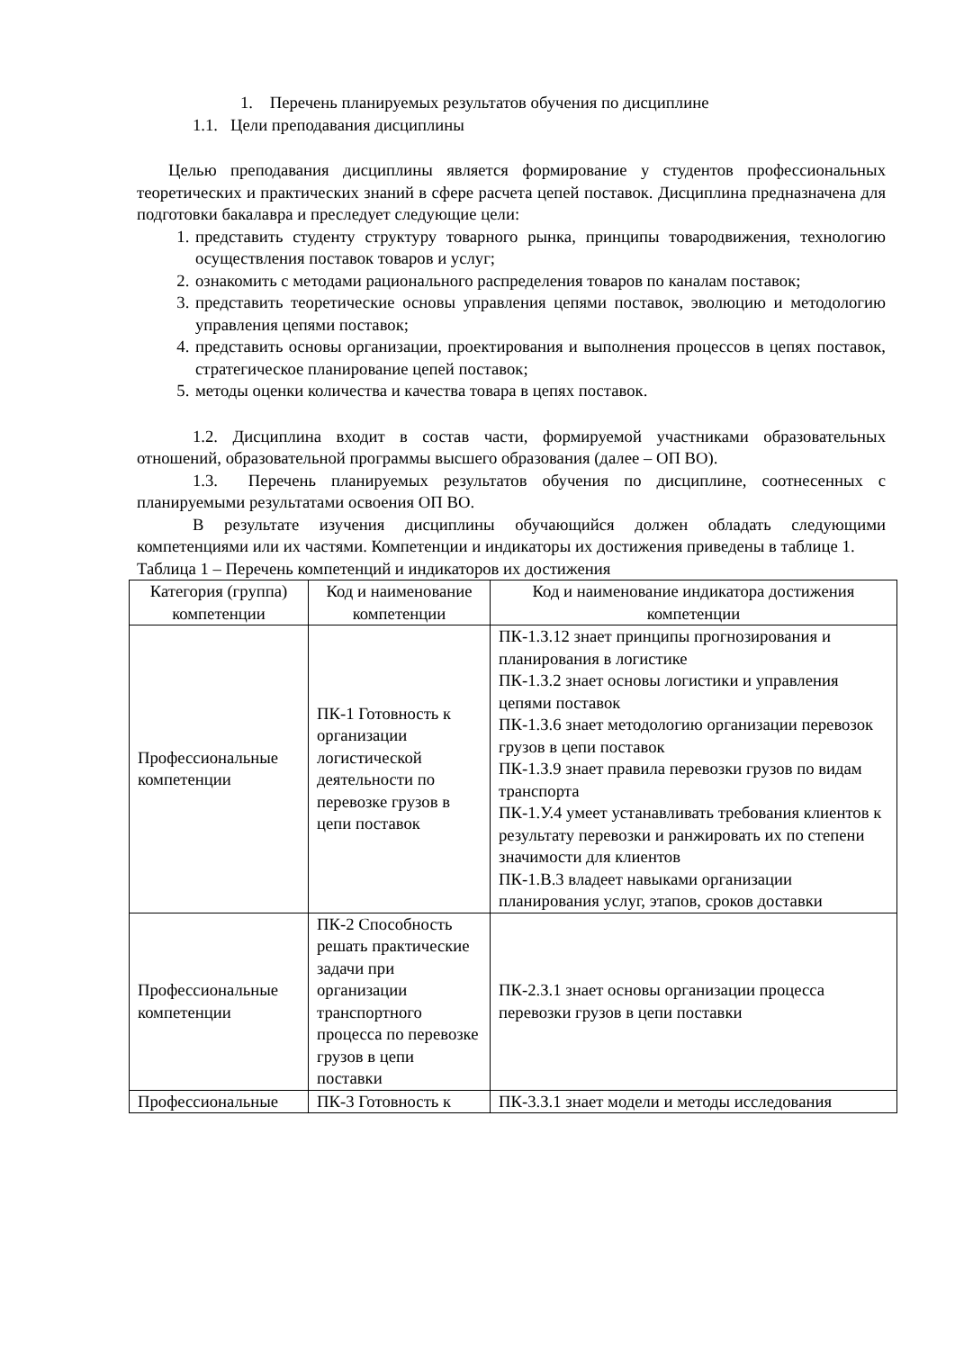1. Перечень планируемых результатов обучения по дисциплине
1.1. Цели преподавания дисциплины
Целью преподавания дисциплины является формирование у студентов профессиональных теоретических и практических знаний в сфере расчета цепей поставок. Дисциплина предназначена для подготовки бакалавра и преследует следующие цели:
1. представить студенту структуру товарного рынка, принципы товародвижения, технологию осуществления поставок товаров и услуг;
2. ознакомить с методами рационального распределения товаров по каналам поставок;
3. представить теоретические основы управления цепями поставок, эволюцию и методологию управления цепями поставок;
4. представить основы организации, проектирования и выполнения процессов в цепях поставок, стратегическое планирование цепей поставок;
5. методы оценки количества и качества товара в цепях поставок.
1.2. Дисциплина входит в состав части, формируемой участниками образовательных отношений, образовательной программы высшего образования (далее – ОП ВО).
1.3. Перечень планируемых результатов обучения по дисциплине, соотнесенных с планируемыми результатами освоения ОП ВО.
В результате изучения дисциплины обучающийся должен обладать следующими компетенциями или их частями. Компетенции и индикаторы их достижения приведены в таблице 1.
Таблица 1 – Перечень компетенций и индикаторов их достижения
| Категория (группа) компетенции | Код и наименование компетенции | Код и наименование индикатора достижения компетенции |
| --- | --- | --- |
| Профессиональные компетенции | ПК-1 Готовность к организации логистической деятельности по перевозке грузов в цепи поставок | ПК-1.З.12 знает принципы прогнозирования и планирования в логистике ПК-1.З.2 знает основы логистики и управления цепями поставок ПК-1.З.6 знает методологию организации перевозок грузов в цепи поставок ПК-1.З.9 знает правила перевозки грузов по видам транспорта ПК-1.У.4 умеет устанавливать требования клиентов к результату перевозки и ранжировать их по степени значимости для клиентов ПК-1.В.3 владеет навыками организации планирования услуг, этапов, сроков доставки |
| Профессиональные компетенции | ПК-2 Способность решать практические задачи при организации транспортного процесса по перевозке грузов в цепи поставки | ПК-2.З.1 знает основы организации процесса перевозки грузов в цепи поставки |
| Профессиональные | ПК-3 Готовность к | ПК-3.З.1 знает модели и методы исследования |